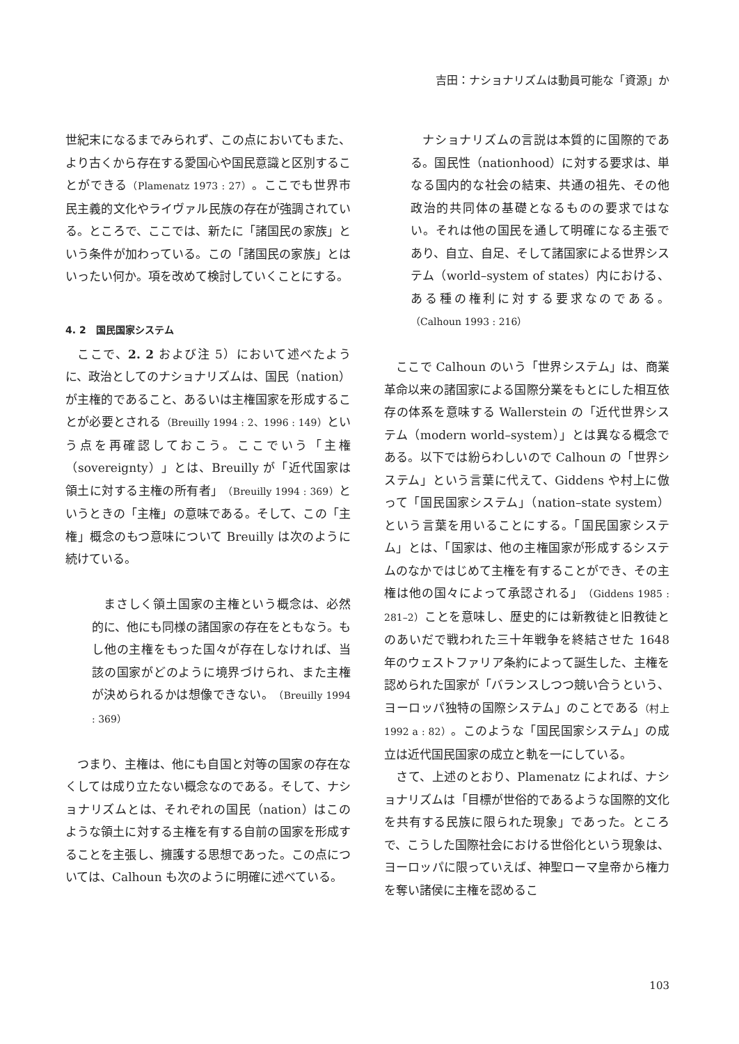吉田：ナショナリズムは動員可能な「資源」か
世紀末になるまでみられず、この点においてもまた、より古くから存在する愛国心や国民意識と区別することができる（Plamenatz 1973 : 27）。ここでも世界市民主義的文化やライヴァル民族の存在が強調されている。ところで、ここでは、新たに「諸国民の家族」という条件が加わっている。この「諸国民の家族」とはいったい何か。項を改めて検討していくことにする。
4. 2　国民国家システム
ここで、2. 2 および注 5）において述べたように、政治としてのナショナリズムは、国民（nation）が主権的であること、あるいは主権国家を形成することが必要とされる（Breuilly 1994 : 2、1996 : 149）という点を再確認しておこう。ここでいう「主権（sovereignty）」とは、Breuilly が「近代国家は領土に対する主権の所有者」（Breuilly 1994 : 369）というときの「主権」の意味である。そして、この「主権」概念のもつ意味について Breuilly は次のように続けている。
まさしく領土国家の主権という概念は、必然的に、他にも同様の諸国家の存在をともなう。もし他の主権をもった国々が存在しなければ、当該の国家がどのように境界づけられ、また主権が決められるかは想像できない。（Breuilly 1994 : 369）
つまり、主権は、他にも自国と対等の国家の存在なくしては成り立たない概念なのである。そして、ナショナリズムとは、それぞれの国民（nation）はこのような領土に対する主権を有する自前の国家を形成することを主張し、擁護する思想であった。この点については、Calhoun も次のように明確に述べている。
ナショナリズムの言説は本質的に国際的である。国民性（nationhood）に対する要求は、単なる国内的な社会の結束、共通の祖先、その他政治的共同体の基礎となるものの要求ではない。それは他の国民を通して明確になる主張であり、自立、自足、そして諸国家による世界システム（world–system of states）内における、ある種の権利に対する要求なのである。（Calhoun 1993 : 216）
ここで Calhoun のいう「世界システム」は、商業革命以来の諸国家による国際分業をもとにした相互依存の体系を意味する Wallerstein の「近代世界システム（modern world–system）」とは異なる概念である。以下では紛らわしいので Calhoun の「世界システム」という言葉に代えて、Giddens や村上に倣って「国民国家システム」（nation–state system）という言葉を用いることにする。「国民国家システム」とは、「国家は、他の主権国家が形成するシステムのなかではじめて主権を有することができ、その主権は他の国々によって承認される」（Giddens 1985 : 281–2）ことを意味し、歴史的には新教徒と旧教徒とのあいだで戦われた三十年戦争を終結させた 1648 年のウェストファリア条約によって誕生した、主権を認められた国家が「バランスしつつ競い合うという、ヨーロッパ独特の国際システム」のことである（村上 1992 a : 82）。このような「国民国家システム」の成立は近代国民国家の成立と軌を一にしている。
さて、上述のとおり、Plamenatz によれば、ナショナリズムは「目標が世俗的であるような国際的文化を共有する民族に限られた現象」であった。ところで、こうした国際社会における世俗化という現象は、ヨーロッパに限っていえば、神聖ローマ皇帝から権力を奪い諸侯に主権を認めるこ
103